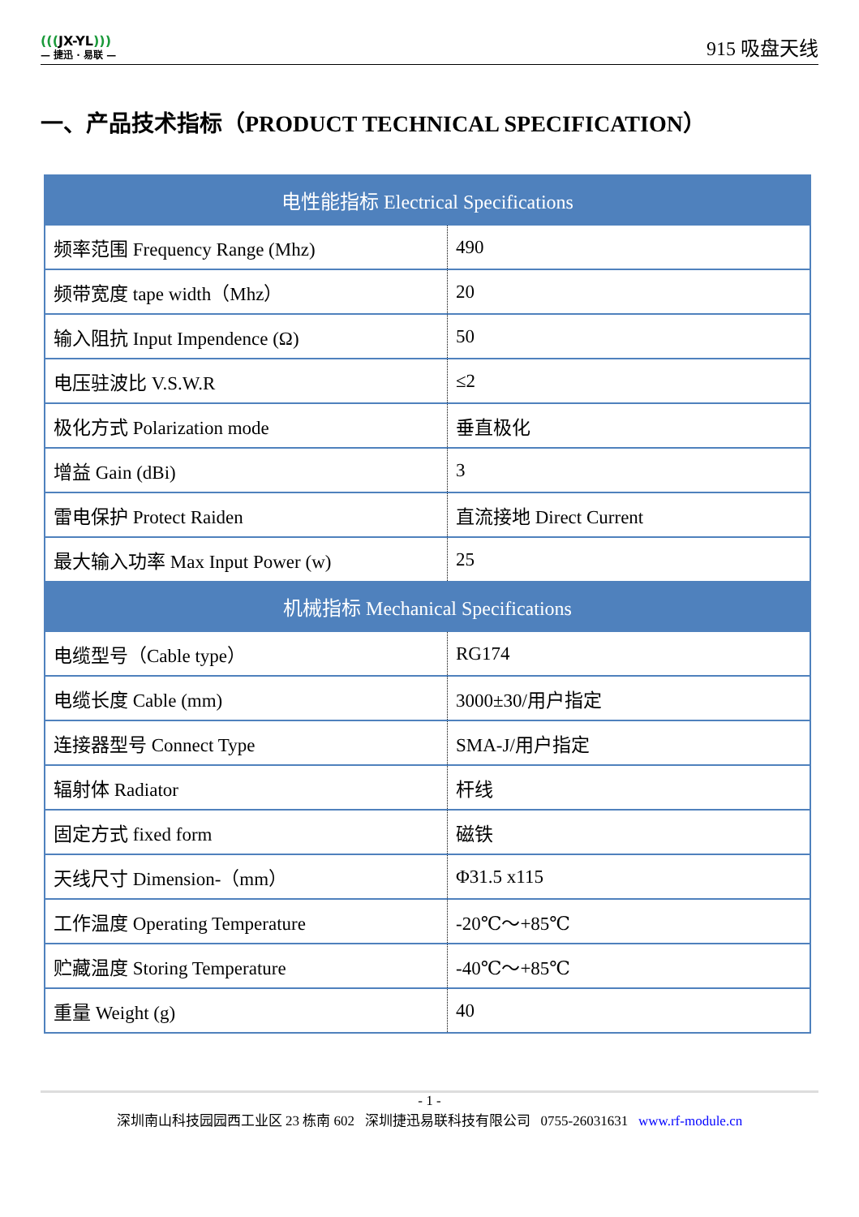(((JX-YL)))
— 捷迅 · 易联 —
915 吸盘天线
一、产品技术指标（PRODUCT TECHNICAL SPECIFICATION）
| 电性能指标 Electrical Specifications | |
| --- | --- |
| 频率范围 Frequency Range (Mhz) | 490 |
| 频带宽度 tape width（Mhz） | 20 |
| 输入阻抗 Input Impendence (Ω) | 50 |
| 电压驻波比 V.S.W.R | ≤2 |
| 极化方式 Polarization mode | 垂直极化 |
| 增益 Gain (dBi) | 3 |
| 雷电保护 Protect Raiden | 直流接地 Direct Current |
| 最大输入功率 Max Input Power (w) | 25 |
| 机械指标 Mechanical Specifications | |
| 电缆型号（Cable type） | RG174 |
| 电缆长度 Cable (mm) | 3000±30/用户指定 |
| 连接器型号 Connect Type | SMA-J/用户指定 |
| 辐射体 Radiator | 杆线 |
| 固定方式 fixed form | 磁铁 |
| 天线尺寸 Dimension-（mm） | Φ31.5 x115 |
| 工作温度 Operating Temperature | -20℃～+85℃ |
| 贮藏温度 Storing Temperature | -40℃～+85℃ |
| 重量 Weight (g) | 40 |
- 1 -
深圳南山科技园园西工业区 23 栋南 602 深圳捷迅易联科技有限公司 0755-26031631 www.rf-module.cn